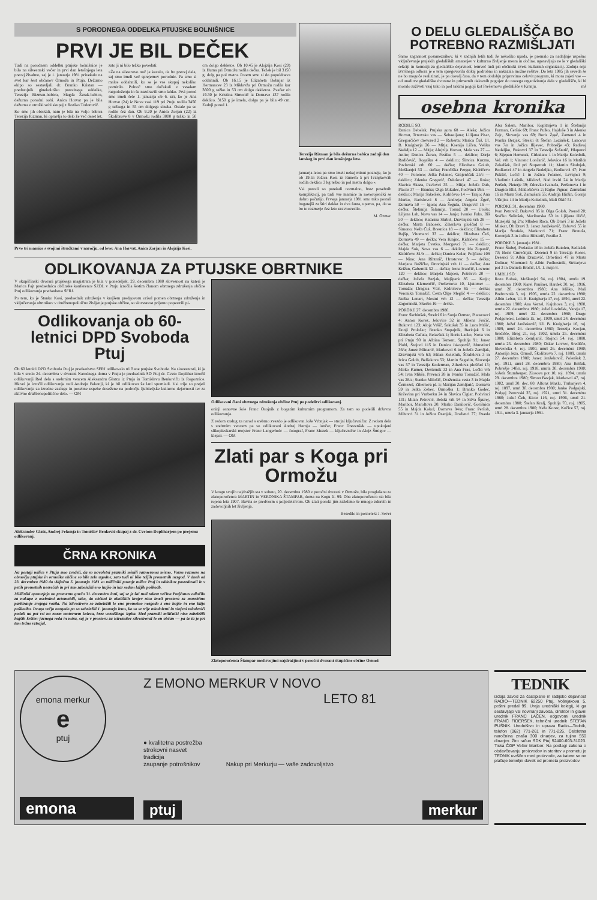S PORODNEGA ODDELKA PTUJSKE BOLNIŠNICE
PRVI JE BIL DEČEK
Tudi na porodnem oddelku ptujske bolnišnice je bilo na silvestrski večer in prvi dan letošnjega leta precej živahno, saj je 1. januarja 1981 privekalo na svet kar šest občanov Ormoža in Ptuja. Dežurno ekipo so sestavljali dr. Branko Kristan — predstojnik ginekološko porodnega oddelka, Terezija Rizman-babica, Magda Žerak-babica, dežurna porodni sobi. Anica Horvat pa je bila dežurna v otroški sobi skupaj z Roziko Todorovič.
Ko smo jih obiskali, nam je bila na voljo babica Terezija Rizman, ki opravlja to delo že več deset let, zato ji ni bilo težko povedati:
»Že na silestrovo noč je kazalo, da bo precej dela, saj smo imeli več sprejemov porodnic. Pa smo si malce oddahnili, ko se je vse skupaj nekoliko pomirilo. Polnoč smo dočakali v veselem razpoloženju in še nazdravili smo lahko. Prvi porod smo imeli šele 1. januarja ob 6. uri, ko je Ana Horvat (24) iz Nove vasi 119 pri Ptuju rodila 3450 g težkega in 55 cm dolgega sineka. Ostale pa so rodile čez dan. Ob 9.20 je Anica Zorjan (22) iz Školibrove 8 v Ormožu rodila 3000 g težko in 50 cm dolgo dekletce. Ob 10.45 je Alojzija Kosi (20) iz Huma pri Ormožu rodila dečka. Težek je bil 3150 g, dolg pa pol metra. Potem smo si do popoldneva oddahnili. Ob 16.15 je Elizabeta Bobnjar iz Hermancev 23 iz Miklavža pri Ormožu rodila kar 3600 g težko in 53 cm dolgo deklетce. Zvečer ob 19.30 je Kristina Simonič iz Dornave 137 rodila deklico. 3150 g je imela, dolga pa je bila 49 cm. Zadnji porod 1.
Prve tri mamice s svojimi štručkami v naročju, od leve: Ana Horvat, Anica Zorjan in Alojzija Kosi.
Terezija Rizman je bila dežurna babica zadnji dan lanskeg in prvi dan letošnjega leta.
januarja letos pa smo imeli nekaj minut pozneje, ko je ob 19.55 Jožica Kosi iz Runeča 5 pri Ivanjkovcih rodila deklico 3 kg težko in pol metra dolgo.«
Vsi porodi so potekali normalno, brez posebnih komplikacij, pa tudi vse mamice in novorojenčki se dobro počutijo. Prvega januarja 1981 smo tako postali bogatejši za štiri deklet in dva fanta, upamo, pa, da se bo to razmerje čez leto uravnovesilo.
M. Ozmec
ODLIKOVANJA ZA PTUJSKE OBRTNIKE
V skupščinski dvorani ptujskega magistrata je bila v ponedeljek, 29. decembra 1980 slovesnost na kateri je Marica Fajt predsednica občinske konference SZDL v Ptuju izročila šestim članom obrtnega združenja občine Ptuj odlikovanja predsedstva SFRJ.
Po tem, ko je Stanko Kosi, predsednik združenja v krajšem predgovoru orisal pomen obrtnega združenja in vključevanja obrtnikov v družbenopolitično življenje ptujske občine, so slovesnost prijetno popestrili pi-
Odlikovanja ob 60-letnici DPD Svoboda Ptuj
Ob 60 letnici DPD Svoboda Ptuj je predsedstvo SFRJ odlikovalo tri člane ptujske Svobode. Na slovesnosti, ki je bila v sredo 24. decembra v dvorani Narodnega doma v Ptuju je predsednik SO Ptuj dr. Cveto Doplihar izročil odlikovanji Red dela s srebrnim vencem Aleksandru Glatzu iz Ptuja in Tomislavu Benkoviču iz Rogoznice. Hkrati je izročil odlikovanje tudi Andreju Fekonji, ki je bil odlikovan že lani spomladi. Vsi trije so prejeli odlikovanja za izredne zasluge in posebne uspehe dosežene na področju ljubiteljske kulturne dejavnosti ter za aktivno družbenopolitično delo. — OM
Aleksander Glatz, Andrej Fekonja in Tomislav Benkovič skupaj z dr. Cvetom Dopliharjem po prejemu odlikovanj.
ČRNA KRONIKA
Na postaji milice v Ptuju smo zvedeli, da so novoletni prazniki minili razmeroma mirno. Vozne razmere na območju ptujske in ormoške občine so bile zelo ugodne, zato tudi ni bilo težjih prometnih nezgod. V dneh od 23. decembra 1980 do vključno 5. januarja 1981 so miličniki postaje milice Ptuj in oddelkov posredovali le v petih prometnih nesrečah in pri tem zabeležili eno hujšo in kar sedem lažjih poškodb.
Miličniki opozarjajo na prometno gnečo 31. decembra lani, saj se je žal tudi tokrat večina Ptujčanov odločila za nakupe z osebnimi avtomobili, tako, da občani iz okoliških krajev niso imeli prostora za morebitno parkiranje svojega vozila. Na Silvestrovo so zabeležili le eno prometno nezgodo z eno hujšo in eno lažjo poškodbo. Drugo večjo nezgodo pa so zabeležili 1. januarja letos, ko so se trije mladoletni in vinjeni mladeniči podali na pot vsi na enem motornem kolesu, brez vozniškega izpita. Med prazniki miličniki niso zabeležili hujših kršitev javnega reda in miru, saj je v prostoru za istreznitev silvestroval le en občan — pa še ta je pri tem trdno vztrajal.
Odlikovani člani obrtnega združenja občine Ptuj po podelitvi odlikovanj.
onirji osnovne šole Franc Osojnik z bogatim kulturnim programom. Za tem so podelili državna odlikovanja.
Z redom zaslug za narod s srebrno zvezdo je odlikovan Jože Vrbnjak — strojni ključavničar. Z redom dela s srebrnim vencem pa so odlikovani Andrej Hernja — lončar, Franc Drevenšek — upokojeni slikopleskarski mojster Franc Langerholc — fotograf, Franc Muzek — ključavničar in Alojz Šmigoc — klepar. — OM
Zlati par s Koga pri Ormožu
V krogu svojih najdražjih sta v soboto, 20. decembra 1980 v poročni dvorani v Ormožu, bila proglašena za zlatoporočenca MARTIN in VERONIKA ŠTAMPAR, doma na Kogu št. 99. Oba zlatoporočenca sta bila rojena leta 1907. Bavita se predvsem s poljedelstvom. Ob zlati poroki jim zaželimo še mnogo zdravih in zadovoljnih let življenja.
Besedilo in posnetek: J. Sever
Zlatoporočenca Štampar med svojimi najdražjimi v poročni dvorani skupščine občine Ormož
O DELU GLEDALIŠČA BO POTREBNO RAZMIŠLJATI
Samo zagnanost posameznikov, ki v zadnjih letih tudi že nekoliko upada, je premalo za nadaljnje uspešno vključevanje ptujskih gledaliških amaterjev v kulturno življenje mesta in občine, ugotavljajo ne le v gledališki sekciji in komisiji za gledališko dejavnost, temveč tudi pri občinski zvezi kulturnih organizacij. Zadnja seja izvršnega odbora je o tem spregovorila dokaj podrobno in nakazala možne rešitve. Do leta 1985 jih seveda še ne bo mogoče realizirati, je pa dovolj časa, da v tem obdobju pripravimo celovit program, ki mora zajeti vse — od ureditve gledališke dvorane in primernih delovnih pogojev do novega organiziranja dela v gledališču, ki bi moralo zaživeti vsaj tako in pod takimi pogoji kot Prešernovo gledališče v Kranju. mš
osebna kronika
RODILE SO:
Danica Debelak, Ptujska gora 68 — Aleša; Jožica Horvat, Trnovska vas — Sebastijana; Lilijana Pisar, Gregorčičev drevored 2 — Roberta; Marica Čuš, Ul. B. Kraigherja 26 — Mitja; Ksenija Ličen, Velika Nedelja 12 — Mitja; Alojzija Horvat, Mala vas 27 — Anito; Danica Žuran, Pestike 5 — deklico; Darja Radičevič, Rogaška 4 — deklico; Slavica Kuzma, Pavlovski vrh 60 — dečka; Elizabeta Golob, Moškanjci 53 — dečka; Frančiška Perger, Kidričevo 40 — Polonco; Jelka Polanec, Grajenščak 25/c — deklico; Zdenka Gregorič, Osluševci 47 — Roka; Slavica Skaza, Pavlovci 35 — Mitja; Jožefa Duh, Placar 37 — Branka; Olga Mikulec, Podvinci 99/a — deklico; Marija Sakelšek, Kidričevo 14 — Tanjo; Ana Murko, Barislovci 8 — Andreja; Angela Žgeč, Dornava 50 — Igora; Ana Šegula, Dragovič 16 — dečka; Štefanija Šalamija, Tomaž 20 — Uroša; Liljana Lah, Nova vas 14 — Janjo; Ivanka Fuks, Biš 50 — deklico; Katarina Skrbiš, Dravinjski vrh 28 — dečka; Marta Babosek, Ziherlova ploščad 8 — Simono; Neža Čuš, Bresnica 18 — deklico; Elizabeta Rajšp, Vitomarci 33 — deklico; Elizabeta Čuš, Dornava 49 — dečka; Vera Krajnc, Kidričevo 15 — dečka; Marjeta Cvetko, Mezgovci 71 — deklico; Majda Sok, Nova vas 6 — deklico; Ida Zupanič, Kidričevo 81/b — dečka; Danica Kolar, Poljčane 108 — Nino; Ana Rihtarič, Hrastovec 3 — dečka; Marjana Božičko, Dravinjski vrh 11 — dečka; Ana Križan, Gabernik 52 — dečka; Irena Ivančič, Lovrenc 120 — deklico; Marjeta Majcen, Potrčeva 20 — dečka; Jožefa Bezjak, Majšperk 85 — Katjo; Elizabeta Klemenčič, Prešernova 10, Ljutomer — Tomaža; Dragica Vtič, Kidričevo 85 — dečka; Veronika Tomažič, Cesta Olge Meglič 4 — deklico; Nežka Lenart, Mestni vrh 12 — dečka; Terezija Zagoranski, Skorba 16 — dečka.
POROKE 27. decembra 1980.
Franc Skrbinšek, Strelci 6 in Sonja Ozmec, Placerovci 4; Anton Korez, Jelovice 32 in Milena Ferčič, Bukovci 123; Alojz Vršič, Sakušak 35 in Luca Mršić, Donji Prološac; Branko Stopajnik, Berinjak 6 in Elizabeta Cafuta, Belavšek 1; Boris Lacko, Nova vas pri Ptuju 90 in Albina Tement, Spuhlja 91; Janez Plohl, Stojnci 115 in Danica Jakopovič, Muretinci 36/a; Janez Mlinarič, Markovci 6 in Jožefa Zemljak, Dravinjski vrh 63; Milan Koletnik, Štrafelova 3 in Ivica Golob, Belšakova 53; Martin Sagadin, Slovenja vas 57 in Terezija Koderman, Ziherlova ploščad 13; Mirko Kumer, Desternik 33 in Ana Fras, Ločki vrh 54; Ivan Mikša, Prvenci 28 in Ivanka Tomažič, Mala vas 28/a; Stanko Milošič, Draženska cesta 3 in Majda Černezel, Ziherlova pl. 5; Marijan Zemljarič, Dornava 59 in Jelka Zebec, Ormoška 1; Branko Godec, Krčevina pri Vurberku 24 in Slavica Ciglar, Podvinci 131; Milan Petrovič, Belski vrh 94 in Silva Špurej, Maribor, Maroltova 20; Marko Danilovič, Gorišnica 55 in Majda Kokol, Dornava 84/a; Franc Peršoh, Mihovci 31 in Jožica Osenjak, Draženci 77; Eweda Abu Salem, Maribor, Kopitarjeva 1 in Štefanija Furman, Ceršak 69; Franc Pulko, Hajdoše 3 in Alenka Zajc, Slovenja vas 69; Boris Žgeč, Žamenci 4 in Ivanka Bezjak, Strelci 8; Štefan Lozinšek, Lancova vas 7/a in Jožica Ilijevec, Pobrežje 43; Radivoj Nedeljko, Bukovci 37 in Terezija Šoštarič, Hlaponci 6; Stjepan Hemetek, Cirkulane 1 in Marija Kolednik, Vel. vrh 1; Vincenc Lončarič, Jelovice 16 in Matilda Zakelšek, Dol pri Stopercah 11; Martin Slodnjak, Bodkovci 47 in Angela Nedeljko, Bodkovci 47; Ivan Pukšič, Ločič 1 in Jožica Polanec, Levajnci 9; Vladimir Lešnik, Miklavž, Nad izviri 24 in Marija Peršoh, Pleterje 39; Zdravko Ivanuša, Peršonova 1 in Dragica Bliš, Miklošičeva 2; Rajko Pignar, Zamušani 16 in Marta Sok, Zamušani 55; Andrija Hiržin, Gornja Višnjica 14 in Marija Kolednik, Mali Okič 51.
POROKE 31. decembra 1980.
Ivan Petrovič, Bukovci 85 in Olga Golob, Prerad 20; Srečko Selinšek, Mariborska 50 in Ljiljana Iličič, Muzejski trg 2/a; Mladen Raca, Ob Dravi 3 in Jožefa Mlakar, Ob Dravi 3; Janez Janžekovič, Zabovci 55 in Marija Štrafela, Markovci 71; Franc Bratuša, Korenjak 3 in Jožica Rihtarič, Pestike 3.
POROKE 3. januarja 1981.
Franc Štubej, Prelasko 16 in Jožefa Butolen, Sedlašek 70; Boris Cmrečnjak, Desenci 9 in Terezija Kosec, Desenci 9; Albin Druzovič, Drbetinci 47 in Marta Dolinar, Vitomarci 5; Albin Podhostnik, Stritarjeva pot 3 in Daniela Bračič, Ul. 1. maja 8.
UMRLI SO:
Roza Bohak, Moškanjci 94, roj. 1904, umrla 19. decembra 1980; Karel Paušner, Hardek 30, roj. 1916, umrl 20. decembra 1980; Ana Miško, Mali Brebrovnik 3, roj. 1905, umrla 22. decembra 1980; Albin Lebar, Ul. B. Kraigherja 17, roj. 1894, umrl 22. decembra 1980; Ana Verzel, Kajuhova 3, roj. 1900, umrla 22. decembra 1980; Jožef Lozinšek, Vareja 17, roj. 1909, umrl 22. decembra 1980; Drago Podgorelec, Lešnica 15, roj. 1909, umrl 24. decembra 1980; Jožef Janžekovič, Ul. B. Kraigherja 16, roj. 1909, umrl 24. decembra 1980; Terezija Kocjan, Središče, Breg 21, roj. 1902, umrla 25. decembra 1980; Elizabeta Zemljarič, Stojnci 54, roj. 1888, umrla 25. decembra 1980; Oskar Lovrec, Središče, Slovenska 4, roj. 1900, umrl 26. decembra 1980; Antonija Jeza, Ormož, Školibrova 7, roj. 1889, umrla 27. decembra 1980; Janez Janžekovič, Polenšak 2, roj. 1911, umrl 28. decembra 1980; Ana Belšak, Pobrežje 140/a, roj. 1918, umrla 30. decembra 1980; Jožefa Štumberger, Ziosova pot 10, roj. 1894, umrla 29. decembra 1980; Simon Bezjak, Markovci 47, roj. 1902, umrl 30. dec. 80. Alfonz Mazlu, Trubarjeva 4, roj. 1897, umrl 30. decembra 1980; Janko Podgajski, Podgaj Petrovski 35, roj. 1921, umrl 31. decembra 1980; Jožef Čeh, Kicar 116, roj. 1906, umrl 21. decembra 1980; Štefan Kralj, Spuhlja 70, roj. 1905, umrl 28. decembra 1980; Neža Korez, Kočice 57, roj. 1911, umrla 3. januarja 1981.
emona merkur
e
ptuj
emona
Z EMONO MERKUR V NOVO
LETO 81
● kvalitetna postrežba
strokovni nasvet
tradicija
zaupanje potrošnikov
Nakup pri Merkurju — vaše zadovoljstvo
ptuj merkur
TEDNIK
izdaja zavod za časopisno in radijsko dejavnost RADIO—TEDNIK 62250 Ptuj, Vošnjakova 5, poštni predal 99. Ureja uredniški kolegij, ki ga sestavljajo vsi novinarji zavoda, direktor in glavni urednik FRANC LAČEN, odgovorni urednik FRANC FIDERŠEK, tehnični urednik ŠTEFAN PUŠNIK. Uredništvo in uprava Radio—Tednik, telefon (062) 771-261 in 771-226. Celoletna naročnina znaša 300 dinarjev, za tujino 550 dinarjev. Žiro račun SDK Ptuj 52400-603-31023. Tiska ČGP Večer Maribor. Na podlagi zakona o obdavčevanju proizvodov in storitev v prometu je TEDNIK uvrščen med proizvode, za katere se ne plačuje temeljni davek od prometa proizvodov.